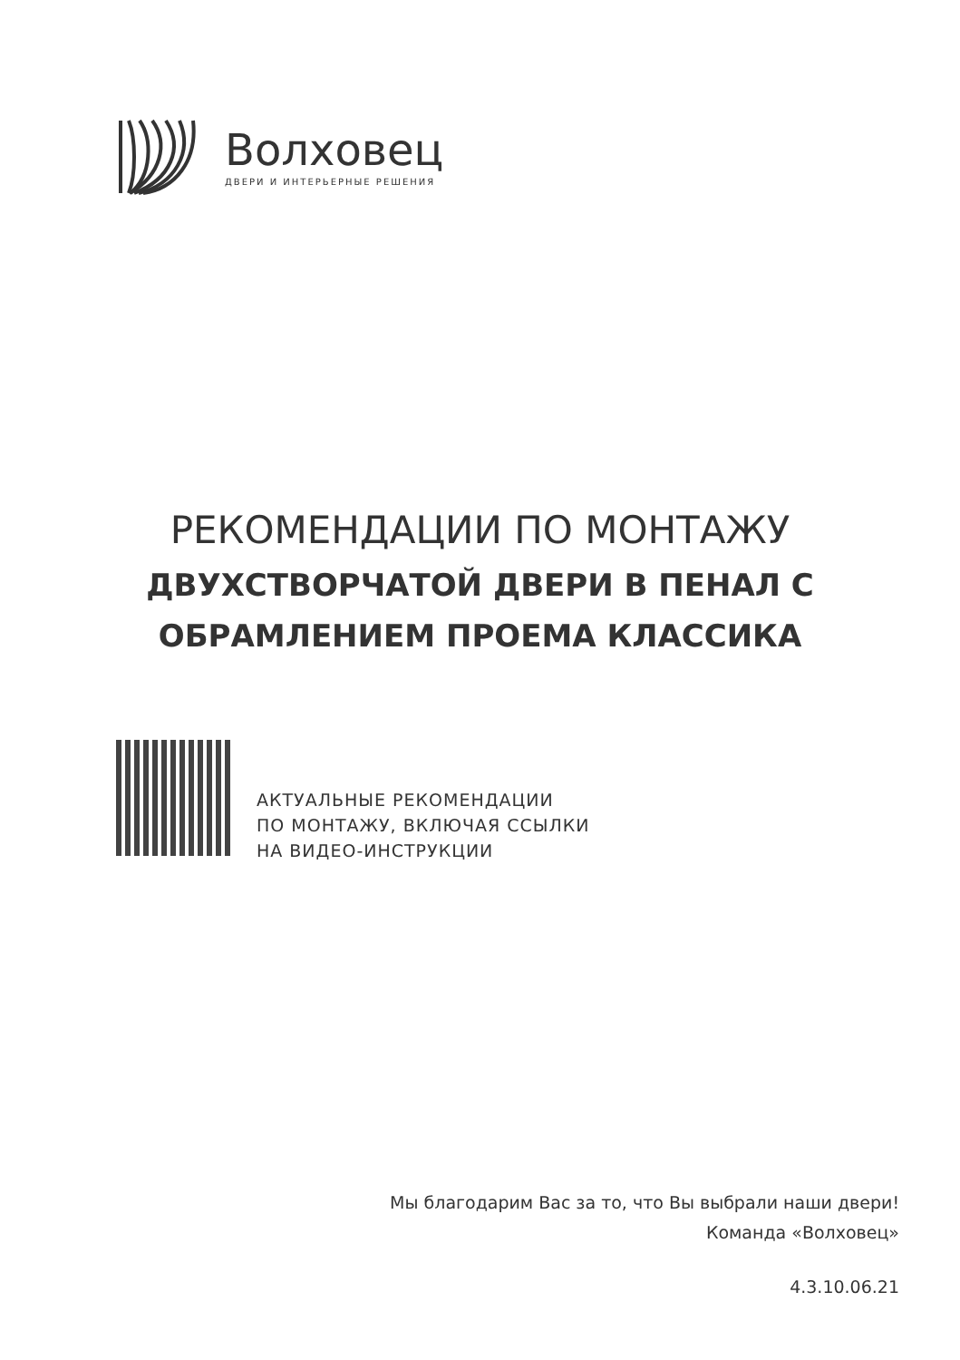Волховец
ДВЕРИ И ИНТЕРЬЕРНЫЕ РЕШЕНИЯ
РЕКОМЕНДАЦИИ ПО МОНТАЖУ
ДВУХСТВОРЧАТОЙ ДВЕРИ В ПЕНАЛ С
ОБРАМЛЕНИЕМ ПРОЕМА КЛАССИКА
АКТУАЛЬНЫЕ РЕКОМЕНДАЦИИ
ПО МОНТАЖУ, ВКЛЮЧАЯ ССЫЛКИ
НА ВИДЕО-ИНСТРУКЦИИ
Мы благодарим Вас за то, что Вы выбрали наши двери!
Команда «Волховец»
4.3.10.06.21